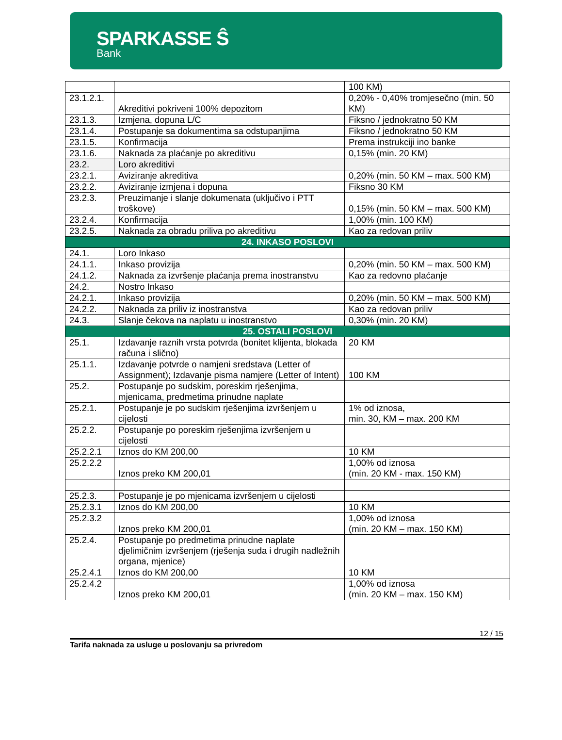SPARKASSE Ŝ
Bank
| | | 100 KM) |
| 23.1.2.1. | Akreditivi pokriveni 100% depozitom | 0,20% - 0,40% tromjesečno (min. 50 KM) |
| 23.1.3. | Izmjena, dopuna L/C | Fiksno / jednokratno 50 KM |
| 23.1.4. | Postupanje sa dokumentima sa odstupanjima | Fiksno / jednokratno 50 KM |
| 23.1.5. | Konfirmacija | Prema instrukciji ino banke |
| 23.1.6. | Naknada za plaćanje po akreditivu | 0,15% (min. 20 KM) |
| 23.2. | Loro akreditivi | |
| 23.2.1. | Aviziranje akreditiva | 0,20% (min. 50 KM – max. 500 KM) |
| 23.2.2. | Aviziranje izmjena i dopuna | Fiksno 30 KM |
| 23.2.3. | Preuzimanje i slanje dokumenata (uključivo i PTT troškove) | 0,15% (min. 50 KM – max. 500 KM) |
| 23.2.4. | Konfirmacija | 1,00% (min. 100 KM) |
| 23.2.5. | Naknada za obradu priliva po akreditivu | Kao za redovan priliv |
| 24. INKASO POSLOVI | | |
| 24.1. | Loro Inkaso | |
| 24.1.1. | Inkaso provizija | 0,20% (min. 50 KM – max. 500 KM) |
| 24.1.2. | Naknada za izvršenje plaćanja prema inostranstvu | Kao za redovno plaćanje |
| 24.2. | Nostro Inkaso | |
| 24.2.1. | Inkaso provizija | 0,20% (min. 50 KM – max. 500 KM) |
| 24.2.2. | Naknada za priliv iz inostranstva | Kao za redovan priliv |
| 24.3. | Slanje čekova na naplatu u inostranstvo | 0,30% (min. 20 KM) |
| 25. OSTALI POSLOVI | | |
| 25.1. | Izdavanje raznih vrsta potvrda (bonitet klijenta, blokada računa i slično) | 20 KM |
| 25.1.1. | Izdavanje potvrde o namjeni sredstava (Letter of Assignment); Izdavanje pisma namjere (Letter of Intent) | 100 KM |
| 25.2. | Postupanje po sudskim, poreskim rješenjima, mjenicama, predmetima prinudne naplate | |
| 25.2.1. | Postupanje je po sudskim rješenjima izvršenjem u cijelosti | 1% od iznosa, min. 30, KM – max. 200 KM |
| 25.2.2. | Postupanje po poreskim rješenjima izvršenjem u cijelosti | |
| 25.2.2.1 | Iznos do KM 200,00 | 10 KM |
| 25.2.2.2 | Iznos preko KM 200,01 | 1,00% od iznosa (min. 20 KM - max. 150 KM) |
| 25.2.3. | Postupanje je po mjenicama izvršenjem u cijelosti | |
| 25.2.3.1 | Iznos do KM 200,00 | 10 KM |
| 25.2.3.2 | Iznos preko KM 200,01 | 1,00% od iznosa (min. 20 KM – max. 150 KM) |
| 25.2.4. | Postupanje po predmetima prinudne naplate djelimičnim izvršenjem (rješenja suda i drugih nadležnih organa, mjenice) | |
| 25.2.4.1 | Iznos do KM 200,00 | 10 KM |
| 25.2.4.2 | Iznos preko KM 200,01 | 1,00% od iznosa (min. 20 KM – max. 150 KM) |
12 / 15
Tarifa naknada za usluge u poslovanju sa privredom